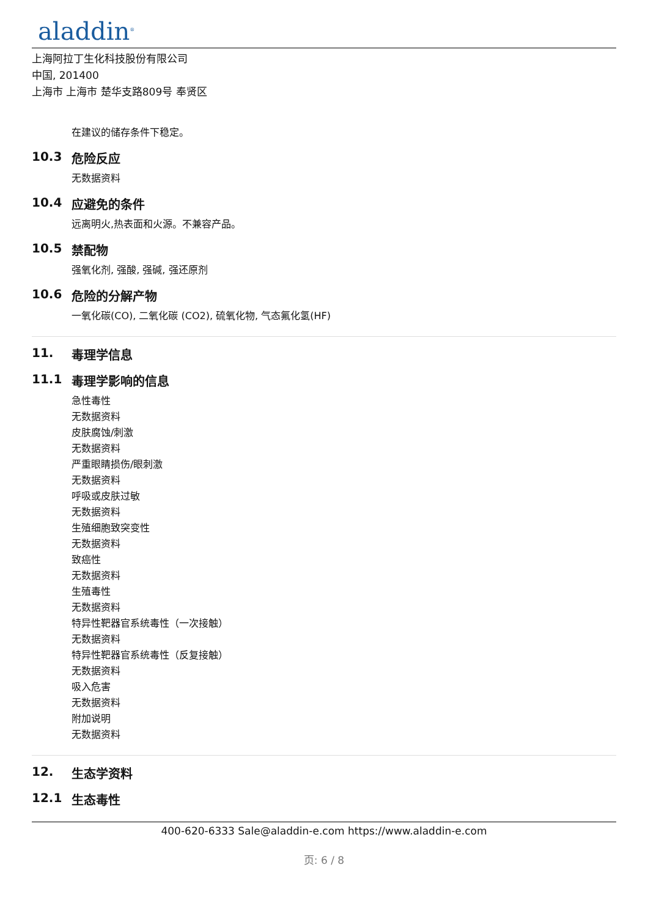aladdin<sup>®</sup>
上海阿拉丁生化科技股份有限公司
中国, 201400
上海市 上海市 楚华支路809号 奉贤区
在建议的储存条件下稳定。
10.3 危险反应
无数据资料
10.4 应避免的条件
远离明火,热表面和火源。不兼容产品。
10.5 禁配物
强氧化剂, 强酸, 强碱, 强还原剂
10.6 危险的分解产物
一氧化碳(CO), 二氧化碳 (CO2), 硫氧化物, 气态氟化氢(HF)
11. 毒理学信息
11.1 毒理学影响的信息
急性毒性
无数据资料
皮肤腐蚀/刺激
无数据资料
严重眼睛损伤/眼刺激
无数据资料
呼吸或皮肤过敏
无数据资料
生殖细胞致突变性
无数据资料
致癌性
无数据资料
生殖毒性
无数据资料
特异性靶器官系统毒性（一次接触）
无数据资料
特异性靶器官系统毒性（反复接触）
无数据资料
吸入危害
无数据资料
附加说明
无数据资料
12. 生态学资料
12.1 生态毒性
400-620-6333 Sale@aladdin-e.com https://www.aladdin-e.com
页: 6 / 8